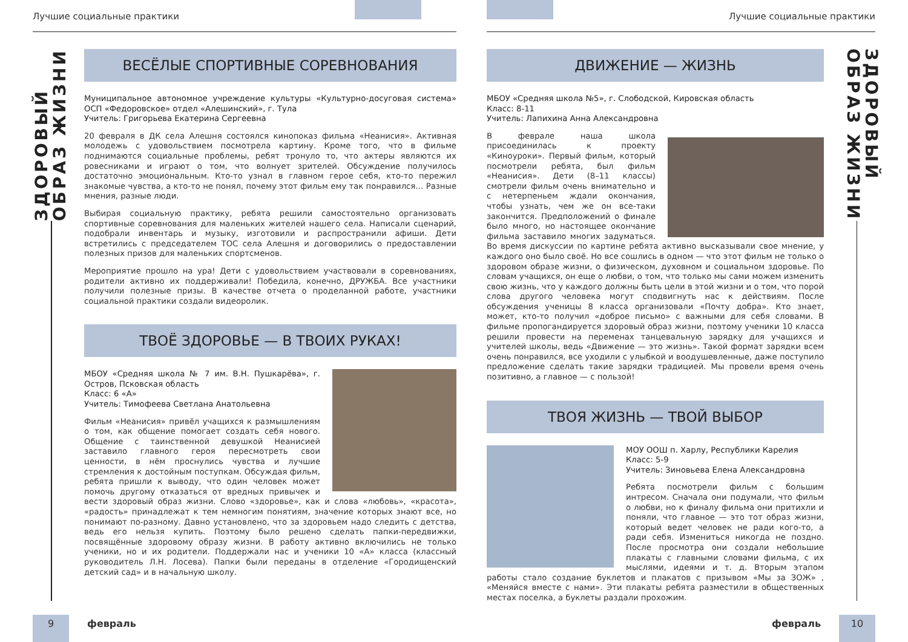Лучшие социальные практики
ЗДОРОВЫЙ
ОБРАЗ ЖИЗНИ
ВЕСЁЛЫЕ СПОРТИВНЫЕ СОРЕВНОВАНИЯ
Муниципальное автономное учреждение культуры «Культурно-досуговая система» ОСП «Федоровское» отдел «Алешинский», г. Тула
Учитель: Григорьева Екатерина Сергеевна
20 февраля в ДК села Алешня состоялся кинопоказ фильма «Неанисия». Активная молодежь с удовольствием посмотрела картину. Кроме того, что в фильме поднимаются социальные проблемы, ребят тронуло то, что актеры являются их ровесниками и играют о том, что волнует зрителей. Обсуждение получилось достаточно эмоциональным. Кто-то узнал в главном герое себя, кто-то пережил знакомые чувства, а кто-то не понял, почему этот фильм ему так понравился… Разные мнения, разные люди.
Выбирая социальную практику, ребята решили самостоятельно организовать спортивные соревнования для маленьких жителей нашего села. Написали сценарий, подобрали инвентарь и музыку, изготовили и распространили афиши. Дети встретились с председателем ТОС села Алешня и договорились о предоставлении полезных призов для маленьких спортсменов.
Мероприятие прошло на ура! Дети с удовольствием участвовали в соревнованиях, родители активно их поддерживали! Победила, конечно, ДРУЖБА. Все участники получили полезные призы. В качестве отчета о проделанной работе, участники социальной практики создали видеоролик.
ТВОЁ ЗДОРОВЬЕ — В ТВОИХ РУКАХ!
МБОУ «Средняя школа № 7 им. В.Н. Пушкарёва», г. Остров, Псковская область
Класс: 6 «А»
Учитель: Тимофеева Светлана Анатольевна
Фильм «Неанисия» привёл учащихся к размышлениям о том, как общение помогает создать себя нового. Общение с таинственной девушкой Неанисией заставило главного героя пересмотреть свои ценности, в нём проснулись чувства и лучшие стремления к достойным поступкам. Обсуждая фильм, ребята пришли к выводу, что один человек может помочь другому отказаться от вредных привычек и вести здоровый образ жизни. Слово «здоровье», как и слова «любовь», «красота», «радость» принадлежат к тем немногим понятиям, значение которых знают все, но понимают по-разному. Давно установлено, что за здоровьем надо следить с детства, ведь его нельзя купить. Поэтому было решено сделать папки-передвижки, посвящённые здоровому образу жизни. В работу активно включились не только ученики, но и их родители. Поддержали нас и ученики 10 «А» класса (классный руководитель Л.Н. Лосева). Папки были переданы в отделение «Городищенский детский сад» и в начальную школу.
9
февраль
Лучшие социальные практики
ЗДОРОВЫЙ
ОБРАЗ ЖИЗНИ
ДВИЖЕНИЕ — ЖИЗНЬ
МБОУ «Средняя школа №5», г. Слободской, Кировская область
Класс: 8-11
Учитель: Лапихина Анна Александровна
В феврале наша школа присоединилась к проекту «Киноуроки». Первый фильм, который посмотрели ребята, был фильм «Неанисия». Дети (8–11 классы) смотрели фильм очень внимательно и с нетерпеньем ждали окончания, чтобы узнать, чем же он все-таки закончится. Предположений о финале было много, но настоящее окончание фильма заставило многих задуматься. Во время дискуссии по картине ребята активно высказывали свое мнение, у каждого оно было своё. Но все сошлись в одном — что этот фильм не только о здоровом образе жизни, о физическом, духовном и социальном здоровье. По словам учащихся, он еще о любви, о том, что только мы сами можем изменить свою жизнь, что у каждого должны быть цели в этой жизни и о том, что порой слова другого человека могут сподвигнуть нас к действиям. После обсуждения ученицы 8 класса организовали «Почту добра». Кто знает, может, кто-то получил «доброе письмо» с важными для себя словами. В фильме пропогандируется здоровый образ жизни, поэтому ученики 10 класса решили провести на переменах танцевальную зарядку для учащихся и учителей школы, ведь «Движение — это жизнь». Такой формат зарядки всем очень понравился, все уходили с улыбкой и воодушевленные, даже поступило предложение сделать такие зарядки традицией. Мы провели время очень позитивно, а главное — с пользой!
ТВОЯ ЖИЗНЬ — ТВОЙ ВЫБОР
МОУ ООШ п. Харлу, Республики Карелия
Класс: 5-9
Учитель: Зиновьева Елена Александровна
Ребята посмотрели фильм с большим интресом. Сначала они подумали, что фильм о любви, но к финалу фильма они притихли и поняли, что главное — это тот образ жизни, который ведет человек не ради кого-то, а ради себя. Измениться никогда не поздно. После просмотра они создали небольшие плакаты с главными словами фильма, с их мыслями, идеями и т. д. Вторым этапом работы стало создание буклетов и плакатов с призывом «Мы за ЗОЖ» , «Меняйся вместе с нами». Эти плакаты ребята разместили в общественных местах поселка, а буклеты раздали прохожим.
февраль
10